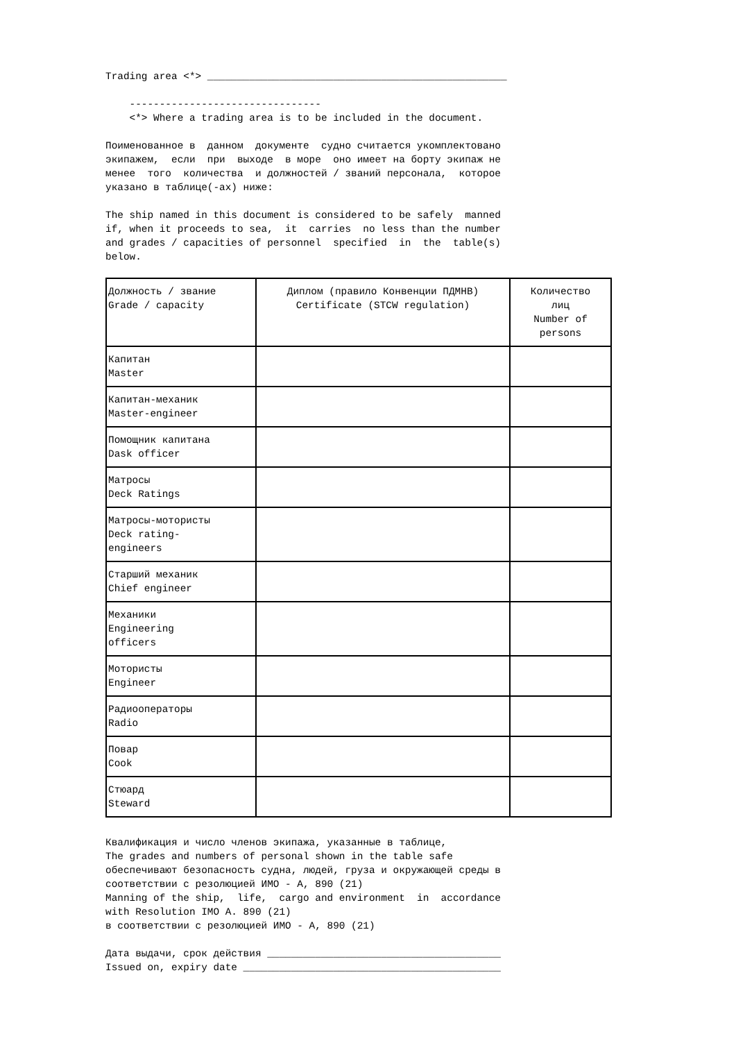Trading area <*> __________________________________________________
    --------------------------------
    <*> Where a trading area is to be included in the document.
Поименованное в  данном  документе  судно считается укомплектовано
экипажем,  если  при  выходе  в море  оно имеет на борту экипаж не
менее  того  количества  и должностей / званий персонала,  которое
указано в таблице(-ах) ниже:
The ship named in this document is considered to be safely  manned
if, when it proceeds to sea,  it  carries  no less than the number
and grades / capacities of personnel  specified  in  the  table(s)
below.
| Должность / звание Grade / capacity | Диплом (правило Конвенции ПДМНВ) Certificate (STCW regulation) | Количество лиц Number of persons |
| Капитан Master | | |
| Капитан-механик Master-engineer | | |
| Помощник капитана Dask officer | | |
| Матросы Deck Ratings | | |
| Матросы-мотористы Deck rating- engineers | | |
| Старший механик Chief engineer | | |
| Механики Engineering officers | | |
| Мотористы Engineer | | |
| Радиооператоры Radio | | |
| Повар Cook | | |
| Стюард Steward | | |
Квалификация и число членов экипажа, указанные в таблице,
The grades and numbers of personal shown in the table safe
обеспечивают безопасность судна, людей, груза и окружающей среды в
соответствии с резолюцией ИМО - А, 890 (21)
Manning of the ship,  life,  cargo and environment  in  accordance
with Resolution IMO A. 890 (21)
в соответствии с резолюцией ИМО - А, 890 (21)
Дата выдачи, срок действия _______________________________________
Issued on, expiry date ___________________________________________